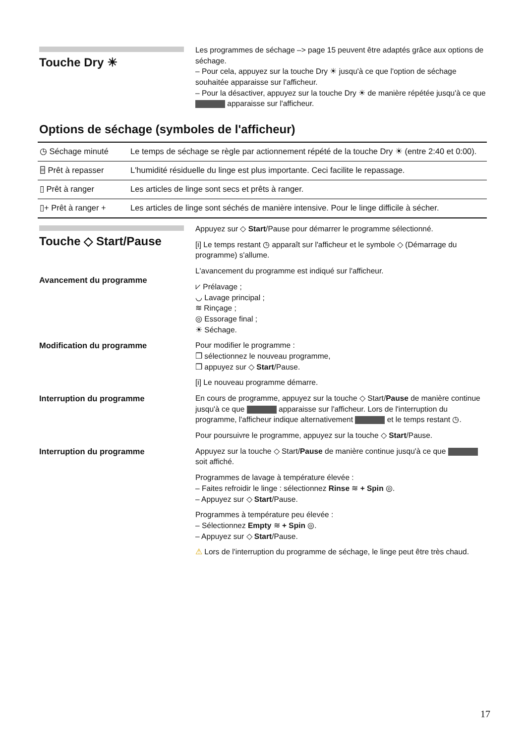Touche Dry ☀
Les programmes de séchage –> page 15 peuvent être adaptés grâce aux options de séchage.
– Pour cela, appuyez sur la touche Dry ☀ jusqu'à ce que l'option de séchage souhaitée apparaisse sur l'afficheur.
– Pour la désactiver, appuyez sur la touche Dry ☀ de manière répétée jusqu'à ce que apparaisse sur l'afficheur.
Options de séchage (symboles de l'afficheur)
| ◷ Séchage minuté | Le temps de séchage se règle par actionnement répété de la touche Dry ☀ (entre 2:40 et 0:00). |
| ⌸ Prêt à repasser | L'humidité résiduelle du linge est plus importante. Ceci facilite le repassage. |
| ▯ Prêt à ranger | Les articles de linge sont secs et prêts à ranger. |
| ▯+ Prêt à ranger + | Les articles de linge sont séchés de manière intensive. Pour le linge difficile à sécher. |
Touche ◇ Start/Pause
Avancement du programme
Appuyez sur ◇ Start/Pause pour démarrer le programme sélectionné.
[i] Le temps restant ◷ apparaît sur l'afficheur et le symbole ◇ (Démarrage du programme) s'allume.
L'avancement du programme est indiqué sur l'afficheur.
⩗ Prélavage ;
◡ Lavage principal ;
≋ Rinçage ;
◎ Essorage final ;
☀ Séchage.
Modification du programme Pour modifier le programme :
❒ sélectionnez le nouveau programme,
❒ appuyez sur ◇ Start/Pause.
[i] Le nouveau programme démarre.
Interruption du programme En cours de programme, appuyez sur la touche ◇ Start/Pause de manière continue jusqu'à ce que apparaisse sur l'afficheur. Lors de l'interruption du programme, l'afficheur indique alternativement et le temps restant ◷.
Pour poursuivre le programme, appuyez sur la touche ◇ Start/Pause.
Interruption du programme Appuyez sur la touche ◇ Start/Pause de manière continue jusqu'à ce que soit affiché.
Programmes de lavage à température élevée :
– Faites refroidir le linge : sélectionnez Rinse ≋ + Spin ◎.
– Appuyez sur ◇ Start/Pause.
Programmes à température peu élevée :
– Sélectionnez Empty ≋ + Spin ◎.
– Appuyez sur ◇ Start/Pause.
⚠ Lors de l'interruption du programme de séchage, le linge peut être très chaud.
17